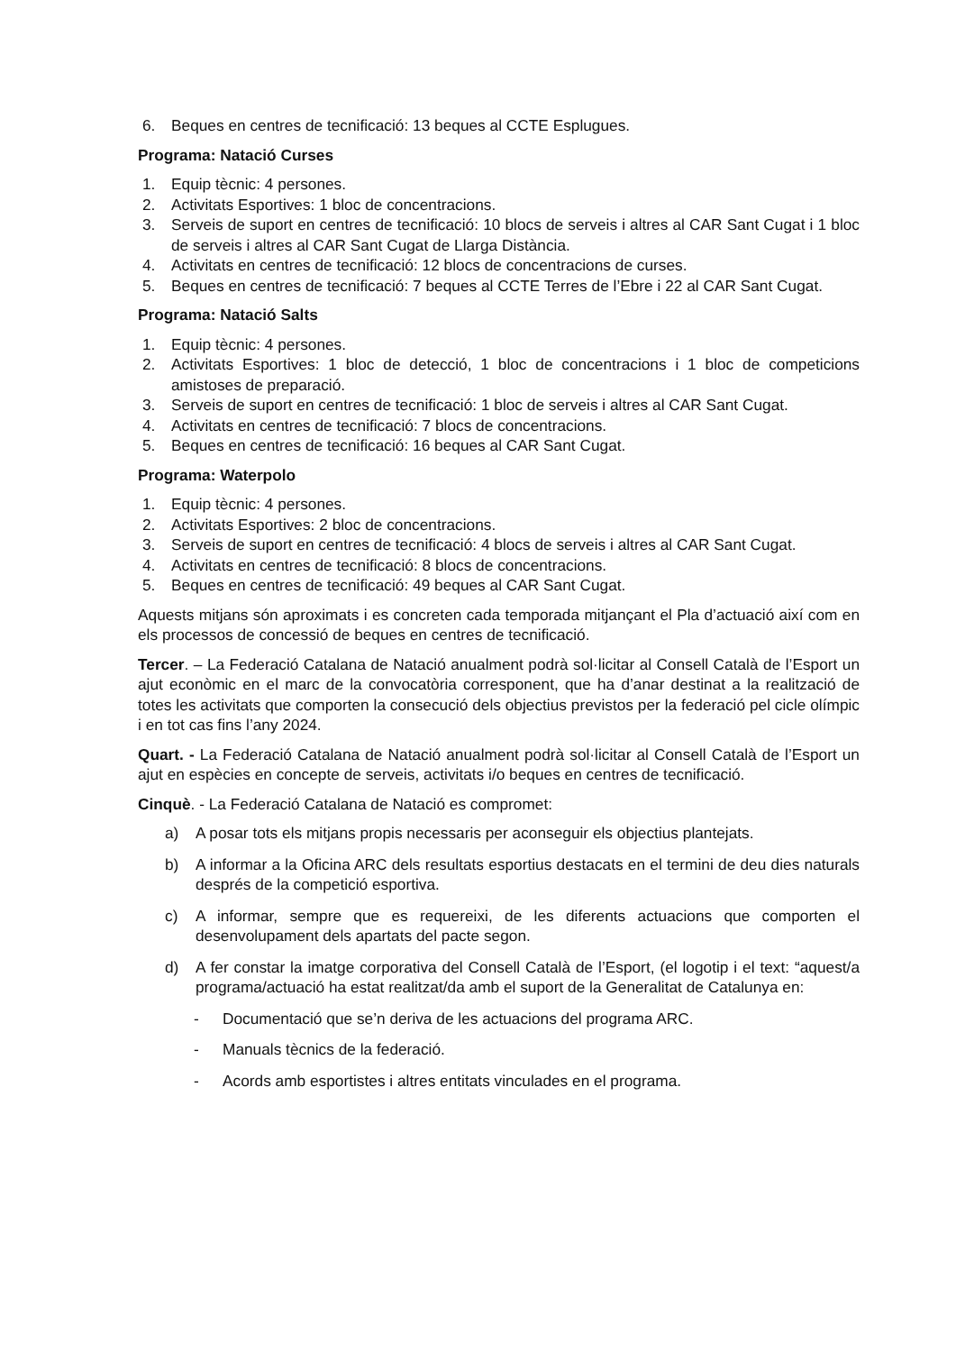6. Beques en centres de tecnificació: 13 beques al CCTE Esplugues.
Programa: Natació Curses
1. Equip tècnic: 4 persones.
2. Activitats Esportives: 1 bloc de concentracions.
3. Serveis de suport en centres de tecnificació: 10 blocs de serveis i altres al CAR Sant Cugat i 1 bloc de serveis i altres al CAR Sant Cugat de Llarga Distància.
4. Activitats en centres de tecnificació: 12 blocs de concentracions de curses.
5. Beques en centres de tecnificació: 7 beques al CCTE Terres de l’Ebre i 22 al CAR Sant Cugat.
Programa: Natació Salts
1. Equip tècnic: 4 persones.
2. Activitats Esportives: 1 bloc de detecció, 1 bloc de concentracions i 1 bloc de competicions amistoses de preparació.
3. Serveis de suport en centres de tecnificació: 1 bloc de serveis i altres al CAR Sant Cugat.
4. Activitats en centres de tecnificació: 7 blocs de concentracions.
5. Beques en centres de tecnificació: 16 beques al CAR Sant Cugat.
Programa: Waterpolo
1. Equip tècnic: 4 persones.
2. Activitats Esportives: 2 bloc de concentracions.
3. Serveis de suport en centres de tecnificació: 4 blocs de serveis i altres al CAR Sant Cugat.
4. Activitats en centres de tecnificació: 8 blocs de concentracions.
5. Beques en centres de tecnificació: 49 beques al CAR Sant Cugat.
Aquests mitjans són aproximats i es concreten cada temporada mitjançant el Pla d’actuació així com en els processos de concessió de beques en centres de tecnificació.
Tercer. – La Federació Catalana de Natació anualment podrà sol·licitar al Consell Català de l’Esport un ajut econòmic en el marc de la convocatòria corresponent, que ha d’anar destinat a la realització de totes les activitats que comporten la consecució dels objectius previstos per la federació pel cicle olímpic i en tot cas fins l’any 2024.
Quart. - La Federació Catalana de Natació anualment podrà sol·licitar al Consell Català de l’Esport un ajut en espècies en concepte de serveis, activitats i/o beques en centres de tecnificació.
Cinquè. - La Federació Catalana de Natació es compromet:
a) A posar tots els mitjans propis necessaris per aconseguir els objectius plantejats.
b) A informar a la Oficina ARC dels resultats esportius destacats en el termini de deu dies naturals després de la competició esportiva.
c) A informar, sempre que es requereixi, de les diferents actuacions que comporten el desenvolupament dels apartats del pacte segon.
d) A fer constar la imatge corporativa del Consell Català de l’Esport, (el logotip i el text: “aquest/a programa/actuació ha estat realitzat/da amb el suport de la Generalitat de Catalunya en:
- Documentació que se’n deriva de les actuacions del programa ARC.
- Manuals tècnics de la federació.
- Acords amb esportistes i altres entitats vinculades en el programa.